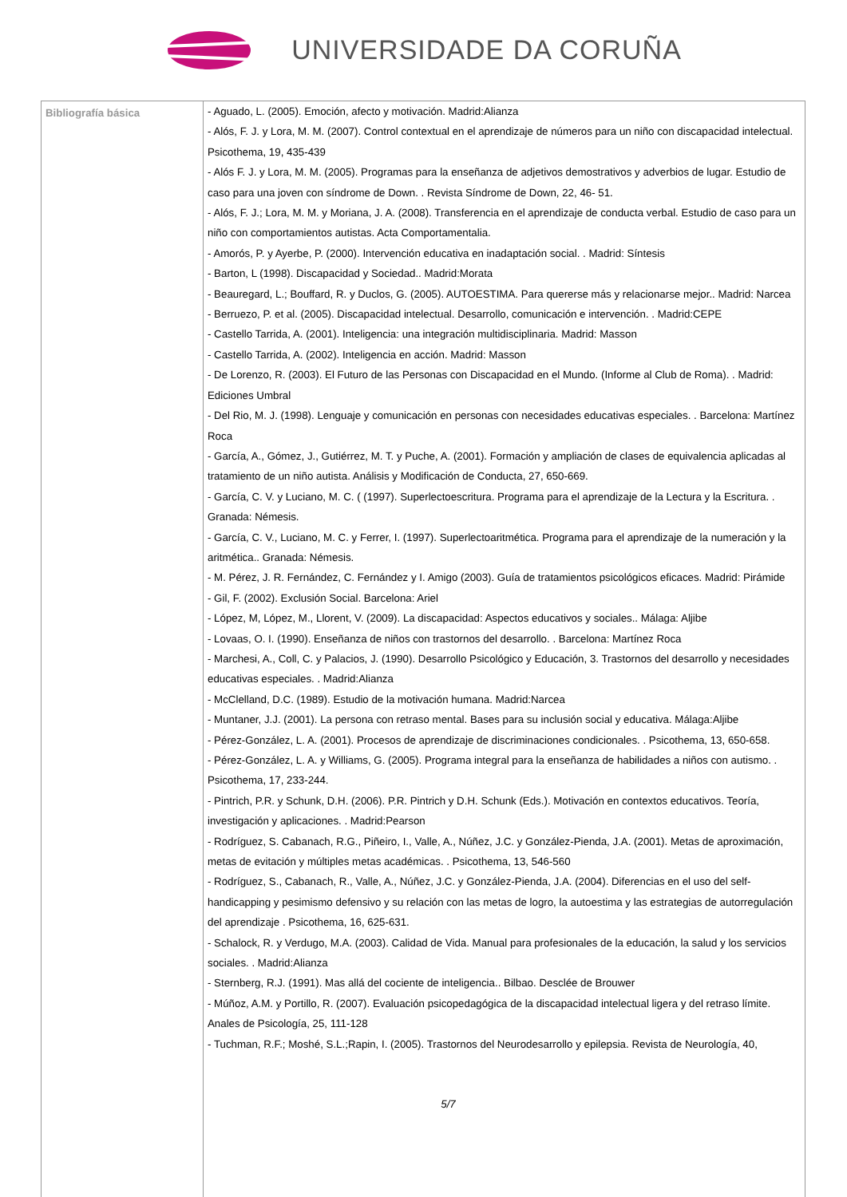UNIVERSIDADE DA CORUÑA
| Bibliografía básica | - Aguado, L. (2005). Emoción, afecto y motivación. Madrid:Alianza - Alós, F. J. y Lora, M. M. (2007). Control contextual en el aprendizaje de números para un niño con discapacidad intelectual. Psicothema, 19, 435-439 - Alós F. J. y Lora, M. M. (2005). Programas para la enseñanza de adjetivos demostrativos y adverbios de lugar. Estudio de caso para una joven con síndrome de Down. . Revista Síndrome de Down, 22, 46- 51. - Alós, F. J.; Lora, M. M. y Moriana, J. A. (2008). Transferencia en el aprendizaje de conducta verbal. Estudio de caso para un niño con comportamientos autistas. Acta Comportamentalia. - Amorós, P. y Ayerbe, P. (2000). Intervención educativa en inadaptación social. . Madrid: Síntesis - Barton, L (1998). Discapacidad y Sociedad.. Madrid:Morata - Beauregard, L.; Bouffard, R. y Duclos, G. (2005). AUTOESTIMA. Para quererse más y relacionarse mejor.. Madrid: Narcea - Berruezo, P. et al. (2005). Discapacidad intelectual. Desarrollo, comunicación e intervención. . Madrid:CEPE - Castello Tarrida, A. (2001). Inteligencia: una integración multidisciplinaria. Madrid: Masson - Castello Tarrida, A. (2002). Inteligencia en acción. Madrid: Masson - De Lorenzo, R. (2003). El Futuro de las Personas con Discapacidad en el Mundo. (Informe al Club de Roma). . Madrid: Ediciones Umbral - Del Rio, M. J. (1998). Lenguaje y comunicación en personas con necesidades educativas especiales. . Barcelona: Martínez Roca - García, A., Gómez, J., Gutiérrez, M. T. y Puche, A. (2001). Formación y ampliación de clases de equivalencia aplicadas al tratamiento de un niño autista. Análisis y Modificación de Conducta, 27, 650-669. - García, C. V. y Luciano, M. C. ( (1997). Superlectoescritura. Programa para el aprendizaje de la Lectura y la Escritura. . Granada: Némesis. - García, C. V., Luciano, M. C. y Ferrer, I. (1997). Superlectoaritmética. Programa para el aprendizaje de la numeración y la aritmética.. Granada: Némesis. - M. Pérez, J. R. Fernández, C. Fernández y I. Amigo (2003). Guía de tratamientos psicológicos eficaces. Madrid: Pirámide - Gil, F. (2002). Exclusión Social. Barcelona: Ariel - López, M, López, M., Llorent, V. (2009). La discapacidad: Aspectos educativos y sociales.. Málaga: Aljibe - Lovaas, O. I. (1990). Enseñanza de niños con trastornos del desarrollo. . Barcelona: Martínez Roca - Marchesi, A., Coll, C. y Palacios, J. (1990). Desarrollo Psicológico y Educación, 3. Trastornos del desarrollo y necesidades educativas especiales. . Madrid:Alianza - McClelland, D.C. (1989). Estudio de la motivación humana. Madrid:Narcea - Muntaner, J.J. (2001). La persona con retraso mental. Bases para su inclusión social y educativa. Málaga:Aljibe - Pérez-González, L. A. (2001). Procesos de aprendizaje de discriminaciones condicionales. . Psicothema, 13, 650-658. - Pérez-González, L. A. y Williams, G. (2005). Programa integral para la enseñanza de habilidades a niños con autismo. . Psicothema, 17, 233-244. - Pintrich, P.R. y Schunk, D.H. (2006). P.R. Pintrich y D.H. Schunk (Eds.). Motivación en contextos educativos. Teoría, investigación y aplicaciones. . Madrid:Pearson - Rodríguez, S. Cabanach, R.G., Piñeiro, I., Valle, A., Núñez, J.C. y González-Pienda, J.A. (2001). Metas de aproximación, metas de evitación y múltiples metas académicas. . Psicothema, 13, 546-560 - Rodríguez, S., Cabanach, R., Valle, A., Núñez, J.C. y González-Pienda, J.A. (2004). Diferencias en el uso del self-handicapping y pesimismo defensivo y su relación con las metas de logro, la autoestima y las estrategias de autorregulación del aprendizaje . Psicothema, 16, 625-631. - Schalock, R. y Verdugo, M.A. (2003). Calidad de Vida. Manual para profesionales de la educación, la salud y los servicios sociales. . Madrid:Alianza - Sternberg, R.J. (1991). Mas allá del cociente de inteligencia.. Bilbao. Desclée de Brouwer - Múñoz, A.M. y Portillo, R. (2007). Evaluación psicopedagógica de la discapacidad intelectual ligera y del retraso límite. Anales de Psicología, 25, 111-128 - Tuchman, R.F.; Moshé, S.L.;Rapin, I. (2005). Trastornos del Neurodesarrollo y epilepsia. Revista de Neurología, 40, 5/7 |